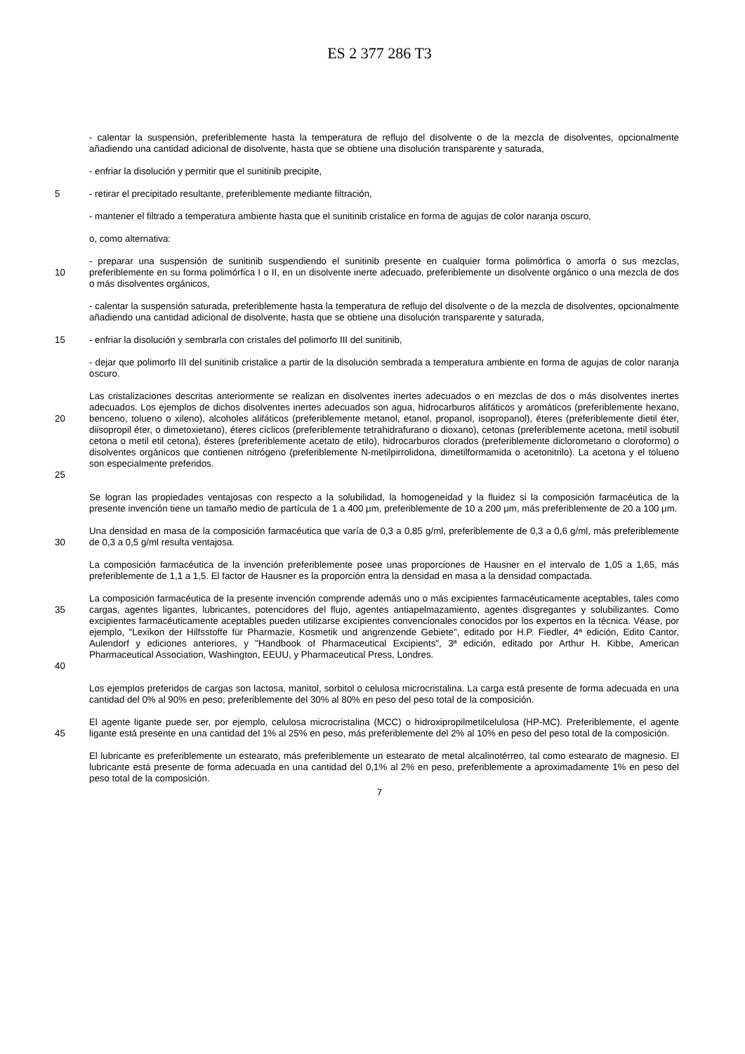ES 2 377 286 T3
- calentar la suspensión, preferiblemente hasta la temperatura de reflujo del disolvente o de la mezcla de disolventes, opcionalmente añadiendo una cantidad adicional de disolvente, hasta que se obtiene una disolución transparente y saturada,
- enfriar la disolución y permitir que el sunitinib precipite,
5 - retirar el precipitado resultante, preferiblemente mediante filtración,
- mantener el filtrado a temperatura ambiente hasta que el sunitinib cristalice en forma de agujas de color naranja oscuro,
o, como alternativa:
10 - preparar una suspensión de sunitinib suspendiendo el sunitinib presente en cualquier forma polimórfica o amorfa o sus mezclas, preferiblemente en su forma polimórfica I o II, en un disolvente inerte adecuado, preferiblemente un disolvente orgánico o una mezcla de dos o más disolventes orgánicos,
- calentar la suspensión saturada, preferiblemente hasta la temperatura de reflujo del disolvente o de la mezcla de disolventes, opcionalmente añadiendo una cantidad adicional de disolvente, hasta que se obtiene una disolución transparente y saturada,
15 - enfriar la disolución y sembrarla con cristales del polimorfo III del sunitinib,
- dejar que polimorfo III del sunitinib cristalice a partir de la disolución sembrada a temperatura ambiente en forma de agujas de color naranja oscuro.
20
25
Las cristalizaciones descritas anteriormente se realizan en disolventes inertes adecuados o en mezclas de dos o más disolventes inertes adecuados. Los ejemplos de dichos disolventes inertes adecuados son agua, hidrocarburos alifáticos y aromáticos (preferiblemente hexano, benceno, tolueno o xileno), alcoholes alifáticos (preferiblemente metanol, etanol, propanol, isopropanol), éteres (preferiblemente dietil éter, diisopropil éter, o dimetoxietano), éteres cíclicos (preferiblemente tetrahidrafurano o dioxano), cetonas (preferiblemente acetona, metil isobutil cetona o metil etil cetona), ésteres (preferiblemente acetato de etilo), hidrocarburos clorados (preferiblemente diclorometano o cloroformo) o disolventes orgánicos que contienen nitrógeno (preferiblemente N-metilpirrolidona, dimetilformamida o acetonitrilo). La acetona y el tolueno son especialmente preferidos.
Se logran las propiedades ventajosas con respecto a la solubilidad, la homogeneidad y la fluidez si la composición farmacéutica de la presente invención tiene un tamaño medio de partícula de 1 a 400 μm, preferiblemente de 10 a 200 μm, más preferiblemente de 20 a 100 μm.
30 Una densidad en masa de la composición farmacéutica que varía de 0,3 a 0,85 g/ml, preferiblemente de 0,3 a 0,6 g/ml, más preferiblemente de 0,3 a 0,5 g/ml resulta ventajosa.
La composición farmacéutica de la invención preferiblemente posee unas proporciones de Hausner en el intervalo de 1,05 a 1,65, más preferiblemente de 1,1 a 1,5. El factor de Hausner es la proporción entra la densidad en masa a la densidad compactada.
35
40
La composición farmacéutica de la presente invención comprende además uno o más excipientes farmacéuticamente aceptables, tales como cargas, agentes ligantes, lubricantes, potencidores del flujo, agentes antiapelmazamiento, agentes disgregantes y solubilizantes. Como excipientes farmacéuticamente aceptables pueden utilizarse excipientes convencionales conocidos por los expertos en la técnica. Véase, por ejemplo, "Lexikon der Hilfsstoffe für Pharmazie, Kosmetik und angrenzende Gebiete", editado por H.P. Fiedler, 4ª edición, Edito Cantor, Aulendorf y ediciones anteriores, y "Handbook of Pharmaceutical Excipients", 3ª edición, editado por Arthur H. Kibbe, American Pharmaceutical Association, Washington, EEUU, y Pharmaceutical Press, Londres.
Los ejemplos preferidos de cargas son lactosa, manitol, sorbitol o celulosa microcristalina. La carga está presente de forma adecuada en una cantidad del 0% al 90% en peso, preferiblemente del 30% al 80% en peso del peso total de la composición.
45 El agente ligante puede ser, por ejemplo, celulosa microcristalina (MCC) o hidroxipropilmetilcelulosa (HP-MC). Preferiblemente, el agente ligante está presente en una cantidad del 1% al 25% en peso, más preferiblemente del 2% al 10% en peso del peso total de la composición.
El lubricante es preferiblemente un estearato, más preferiblemente un estearato de metal alcalinotérreo, tal como estearato de magnesio. El lubricante está presente de forma adecuada en una cantidad del 0,1% al 2% en peso, preferiblemente a aproximadamente 1% en peso del peso total de la composición.
7